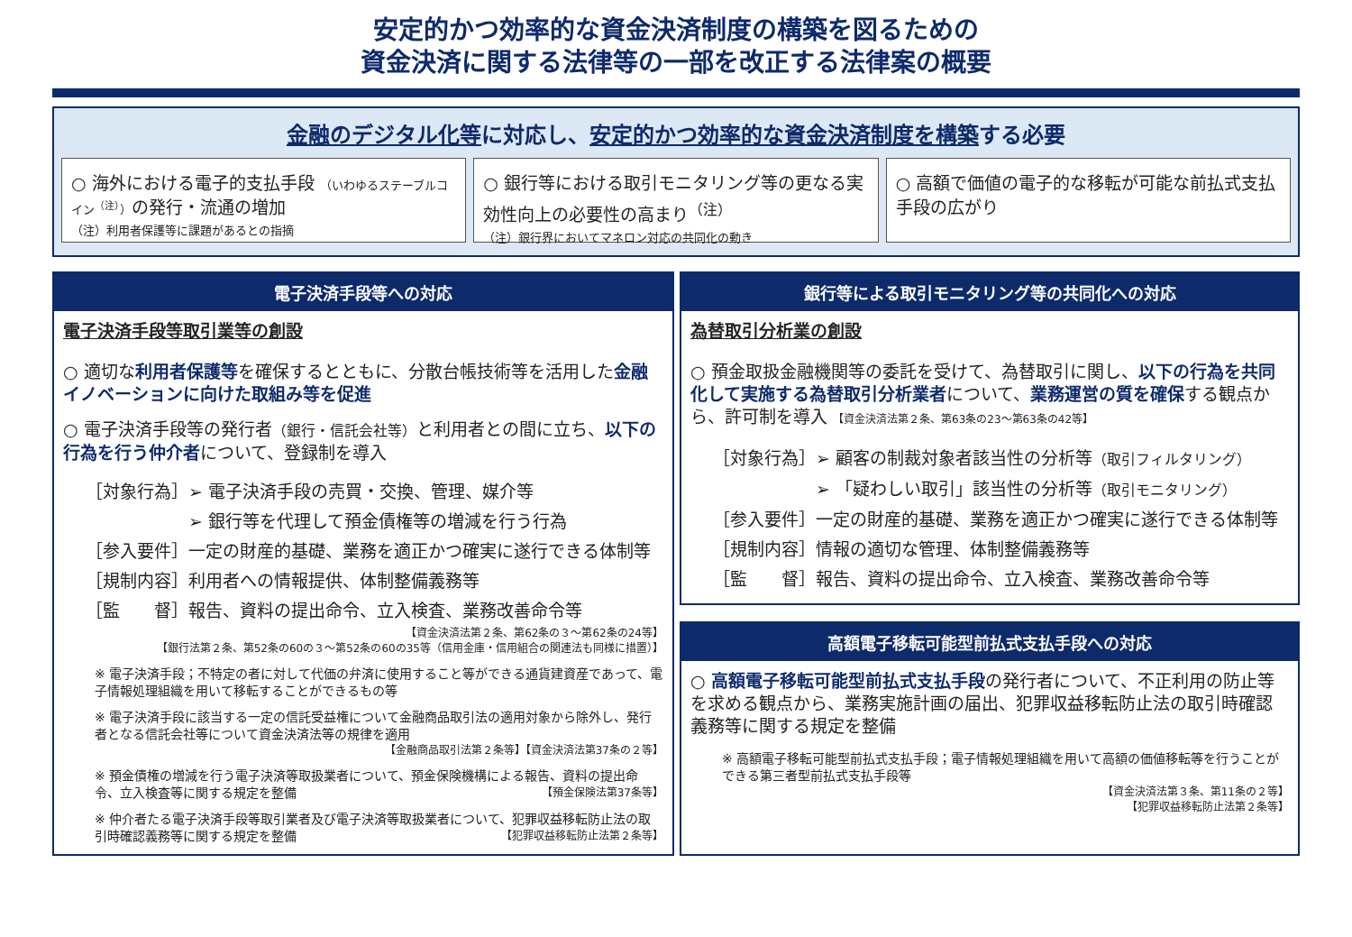安定的かつ効率的な資金決済制度の構築を図るための
資金決済に関する法律等の一部を改正する法律案の概要
金融のデジタル化等に対応し、安定的かつ効率的な資金決済制度を構築する必要
○ 海外における電子的支払手段 （いわゆるステーブルコイン<sup>（注）</sup>）の発行・流通の増加
（注）利用者保護等に課題があるとの指摘
○ 銀行等における取引モニタリング等の更なる実効性向上の必要性の高まり<sup>（注）</sup>
（注）銀行界においてマネロン対応の共同化の動き
○ 高額で価値の電子的な移転が可能な前払式支払手段の広がり
電子決済手段等への対応
電子決済手段等取引業等の創設
○ 適切な利用者保護等を確保するとともに、分散台帳技術等を活用した金融イノベーションに向けた取組み等を促進
○ 電子決済手段等の発行者（銀行・信託会社等）と利用者との間に立ち、以下の行為を行う仲介者について、登録制を導入
［対象行為］➢ 電子決済手段の売買・交換、管理、媒介等
　　　　　　➢ 銀行等を代理して預金債権等の増減を行う行為
［参入要件］一定の財産的基礎、業務を適正かつ確実に遂行できる体制等
［規制内容］利用者への情報提供、体制整備義務等
［監　　督］報告、資料の提出命令、立入検査、業務改善命令等
【資金決済法第２条、第62条の３～第62条の24等】
【銀行法第２条、第52条の60の３～第52条の60の35等（信用金庫・信用組合の関連法も同様に措置）】
※ 電子決済手段；不特定の者に対して代価の弁済に使用すること等ができる通貨建資産であって、電子情報処理組織を用いて移転することができるもの等
※ 電子決済手段に該当する一定の信託受益権について金融商品取引法の適用対象から除外し、発行者となる信託会社等について資金決済法等の規律を適用
【金融商品取引法第２条等】【資金決済法第37条の２等】
※ 預金債権の増減を行う電子決済等取扱業者について、預金保険機構による報告、資料の提出命令、立入検査等に関する規定を整備 【預金保険法第37条等】
※ 仲介者たる電子決済手段等取引業者及び電子決済等取扱業者について、犯罪収益移転防止法の取引時確認義務等に関する規定を整備 【犯罪収益移転防止法第２条等】
銀行等による取引モニタリング等の共同化への対応
為替取引分析業の創設
○ 預金取扱金融機関等の委託を受けて、為替取引に関し、以下の行為を共同化して実施する為替取引分析業者について、業務運営の質を確保する観点から、許可制を導入 【資金決済法第２条、第63条の23～第63条の42等】
［対象行為］➢ 顧客の制裁対象者該当性の分析等（取引フィルタリング）
　　　　　　➢ 「疑わしい取引」該当性の分析等（取引モニタリング）
［参入要件］一定の財産的基礎、業務を適正かつ確実に遂行できる体制等
［規制内容］情報の適切な管理、体制整備義務等
［監　　督］報告、資料の提出命令、立入検査、業務改善命令等
高額電子移転可能型前払式支払手段への対応
○ 高額電子移転可能型前払式支払手段の発行者について、不正利用の防止等を求める観点から、業務実施計画の届出、犯罪収益移転防止法の取引時確認義務等に関する規定を整備
※ 高額電子移転可能型前払式支払手段；電子情報処理組織を用いて高額の価値移転等を行うことができる第三者型前払式支払手段等
【資金決済法第３条、第11条の２等】
【犯罪収益移転防止法第２条等】